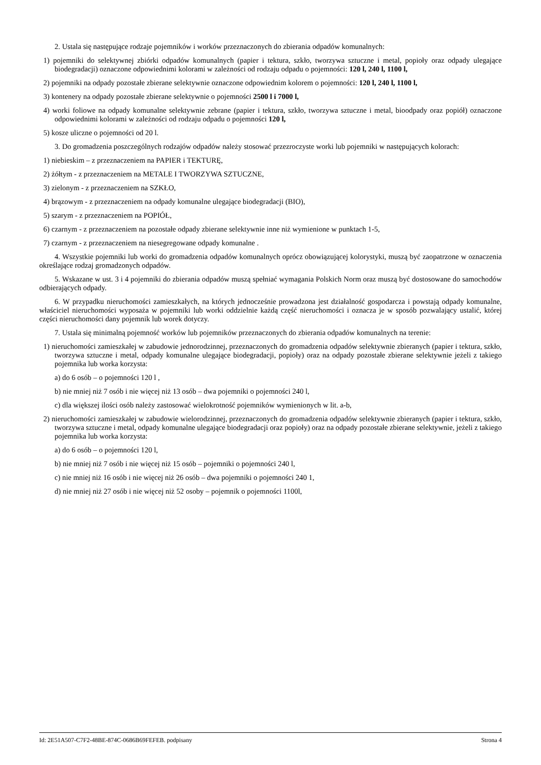2. Ustala się następujące rodzaje pojemników i worków przeznaczonych do zbierania odpadów komunalnych:
1) pojemniki do selektywnej zbiórki odpadów komunalnych (papier i tektura, szkło, tworzywa sztuczne i metal, popioły oraz odpady ulegające biodegradacji) oznaczone odpowiednimi kolorami w zależności od rodzaju odpadu o pojemności: 120 l, 240 l, 1100 l,
2) pojemniki na odpady pozostałe zbierane selektywnie oznaczone odpowiednim kolorem o pojemności: 120 l, 240 l, 1100 l,
3) kontenery na odpady pozostałe zbierane selektywnie o pojemności 2500 l i 7000 l,
4) worki foliowe na odpady komunalne selektywnie zebrane (papier i tektura, szkło, tworzywa sztuczne i metal, bioodpady oraz popiół) oznaczone odpowiednimi kolorami w zależności od rodzaju odpadu o pojemności 120 l,
5) kosze uliczne o pojemności od 20 l.
3. Do gromadzenia poszczególnych rodzajów odpadów należy stosować przezroczyste worki lub pojemniki w następujących kolorach:
1) niebieskim – z przeznaczeniem na PAPIER i TEKTURĘ,
2) żółtym - z przeznaczeniem na METALE I TWORZYWA SZTUCZNE,
3) zielonym - z przeznaczeniem na SZKŁO,
4) brązowym - z przeznaczeniem na odpady komunalne ulegające biodegradacji (BIO),
5) szarym - z przeznaczeniem na POPIÓŁ,
6) czarnym - z przeznaczeniem na pozostałe odpady zbierane selektywnie inne niż wymienione w punktach 1-5,
7) czarnym - z przeznaczeniem na niesegregowane odpady komunalne .
4. Wszystkie pojemniki lub worki do gromadzenia odpadów komunalnych oprócz obowiązującej kolorystyki, muszą być zaopatrzone w oznaczenia określające rodzaj gromadzonych odpadów.
5. Wskazane w ust. 3 i 4 pojemniki do zbierania odpadów muszą spełniać wymagania Polskich Norm oraz muszą być dostosowane do samochodów odbierających odpady.
6. W przypadku nieruchomości zamieszkałych, na których jednocześnie prowadzona jest działalność gospodarcza i powstają odpady komunalne, właściciel nieruchomości wyposaża w pojemniki lub worki oddzielnie każdą część nieruchomości i oznacza je w sposób pozwalający ustalić, której części nieruchomości dany pojemnik lub worek dotyczy.
7. Ustala się minimalną pojemność worków lub pojemników przeznaczonych do zbierania odpadów komunalnych na terenie:
1) nieruchomości zamieszkałej w zabudowie jednorodzinnej, przeznaczonych do gromadzenia odpadów selektywnie zbieranych (papier i tektura, szkło, tworzywa sztuczne i metal, odpady komunalne ulegające biodegradacji, popioły) oraz na odpady pozostałe zbierane selektywnie jeżeli z takiego pojemnika lub worka korzysta:
a) do 6 osób – o pojemności 120 l ,
b) nie mniej niż 7 osób i nie więcej niż 13 osób – dwa pojemniki o pojemności 240 l,
c) dla większej ilości osób należy zastosować wielokrotność pojemników wymienionych w lit. a-b,
2) nieruchomości zamieszkałej w zabudowie wielorodzinnej, przeznaczonych do gromadzenia odpadów selektywnie zbieranych (papier i tektura, szkło, tworzywa sztuczne i metal, odpady komunalne ulegające biodegradacji oraz popioły) oraz na odpady pozostałe zbierane selektywnie, jeżeli z takiego pojemnika lub worka korzysta:
a) do 6 osób – o pojemności 120 l,
b) nie mniej niż 7 osób i nie więcej niż 15 osób – pojemniki o pojemności 240 l,
c) nie mniej niż 16 osób i nie więcej niż 26 osób – dwa pojemniki o pojemności 240 1,
d) nie mniej niż 27 osób i nie więcej niż 52 osoby – pojemnik o pojemności 1100l,
Id: 2E51A507-C7F2-48BE-874C-0686B69FEFEB. podpisany Strona 4